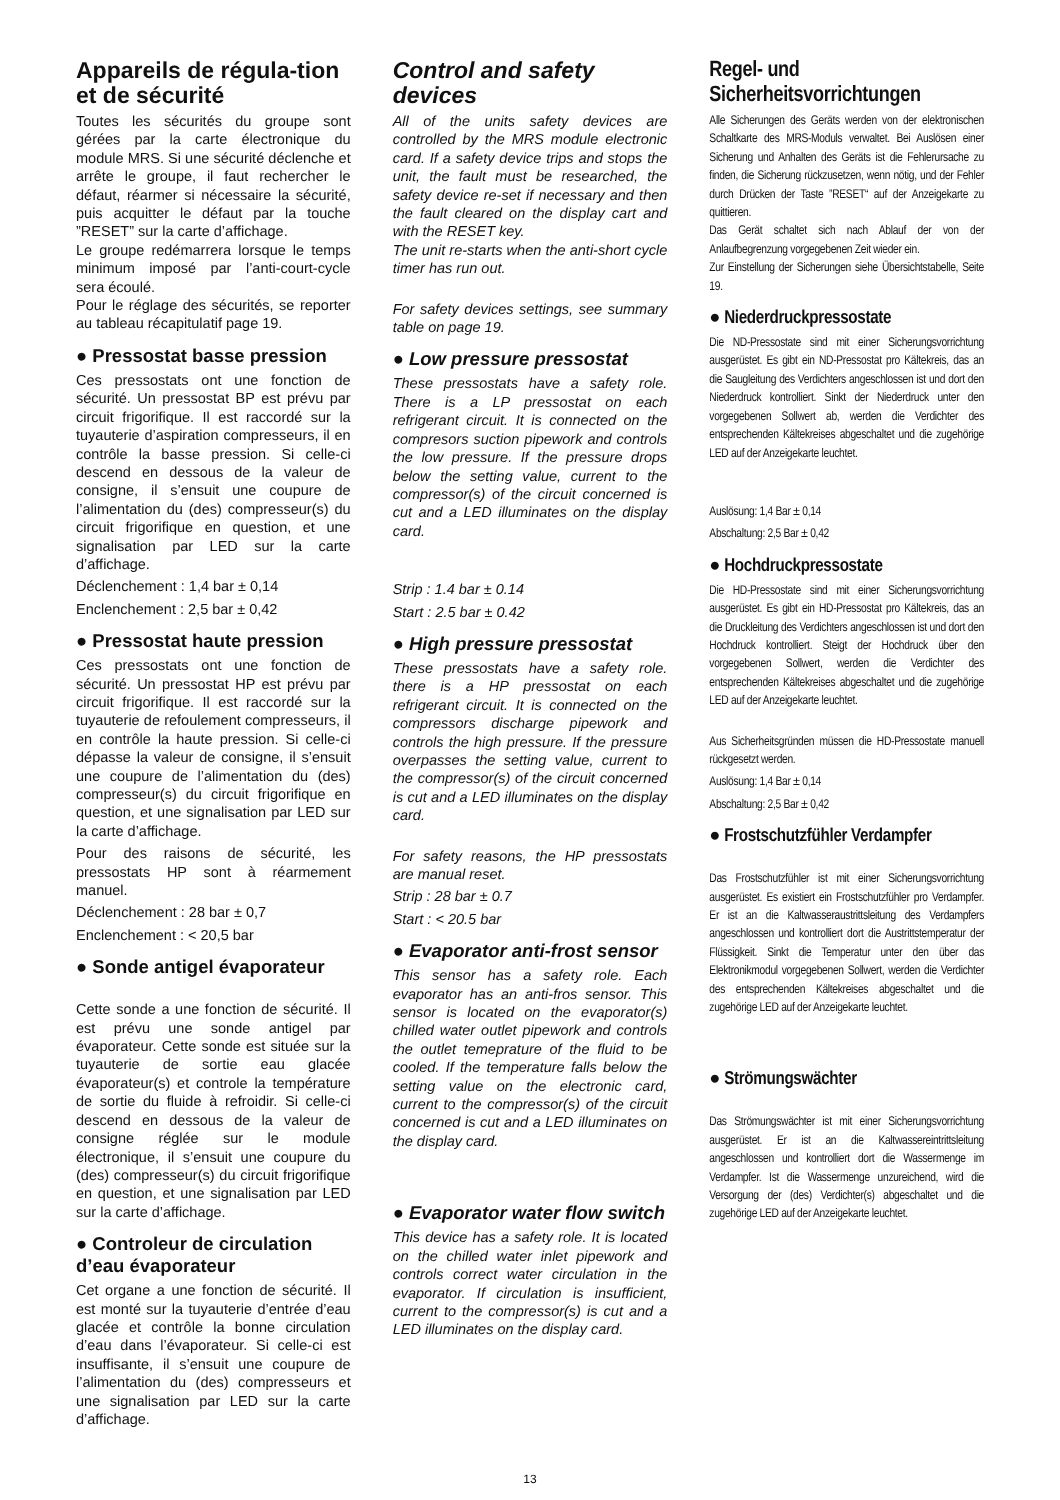Appareils de régula-tion et de sécurité
Toutes les sécurités du groupe sont gérées par la carte électronique du module MRS. Si une sécurité déclenche et arrête le groupe, il faut rechercher le défaut, réarmer si nécessaire la sécurité, puis acquitter le défaut par la touche ”RESET” sur la carte d’affichage.
Le groupe redémarrera lorsque le temps minimum imposé par l’anti-court-cycle sera écoulé.
Pour le réglage des sécurités, se reporter au tableau récapitulatif page 19.
● Pressostat basse pression
Ces pressostats ont une fonction de sécurité. Un pressostat BP est prévu par circuit frigorifique. Il est raccordé sur la tuyauterie d’aspiration compresseurs, il en contrôle la basse pression. Si celle-ci descend en dessous de la valeur de consigne, il s’ensuit une coupure de l’alimentation du (des) compresseur(s) du circuit frigorifique en question, et une signalisation par LED sur la carte d’affichage.
Déclenchement : 1,4 bar ± 0,14
Enclenchement : 2,5 bar ± 0,42
● Pressostat haute pression
Ces pressostats ont une fonction de sécurité. Un pressostat HP est prévu par circuit frigorifique. Il est raccordé sur la tuyauterie de refoulement compresseurs, il en contrôle la haute pression. Si celle-ci dépasse la valeur de consigne, il s’ensuit une coupure de l’alimentation du (des) compresseur(s) du circuit frigorifique en question, et une signalisation par LED sur la carte d’affichage.
Pour des raisons de sécurité, les pressostats HP sont à réarmement manuel.
Déclenchement : 28 bar ± 0,7
Enclenchement : < 20,5 bar
● Sonde antigel évaporateur
Cette sonde a une fonction de sécurité. Il est prévu une sonde antigel par évaporateur. Cette sonde est située sur la tuyauterie de sortie eau glacée évaporateur(s) et controle la température de sortie du fluide à refroidir. Si celle-ci descend en dessous de la valeur de consigne réglée sur le module électronique, il s’ensuit une coupure du (des) compresseur(s) du circuit frigorifique en question, et une signalisation par LED sur la carte d’affichage.
● Controleur de circulation d’eau évaporateur
Cet organe a une fonction de sécurité. Il est monté sur la tuyauterie d’entrée d’eau glacée et contrôle la bonne circulation d’eau dans l’évaporateur. Si celle-ci est insuffisante, il s’ensuit une coupure de l’alimentation du (des) compresseurs et une signalisation par LED sur la carte d’affichage.
Control and safety devices
All of the units safety devices are controlled by the MRS module electronic card. If a safety device trips and stops the unit, the fault must be researched, the safety device re-set if necessary and then the fault cleared on the display cart and with the RESET key.
The unit re-starts when the anti-short cycle timer has run out.
For safety devices settings, see summary table on page 19.
● Low pressure pressostat
These pressostats have a safety role. There is a LP pressostat on each refrigerant circuit. It is connected on the compresors suction pipework and controls the low pressure. If the pressure drops below the setting value, current to the compressor(s) of the circuit concerned is cut and a LED illuminates on the display card.
Strip : 1.4 bar ± 0.14
Start : 2.5 bar ± 0.42
● High pressure pressostat
These pressostats have a safety role. there is a HP pressostat on each refrigerant circuit. It is connected on the compressors discharge pipework and controls the high pressure. If the pressure overpasses the setting value, current to the compressor(s) of the circuit concerned is cut and a LED illuminates on the display card.
For safety reasons, the HP pressostats are manual reset.
Strip : 28 bar ± 0.7
Start : < 20.5 bar
● Evaporator anti-frost sensor
This sensor has a safety role. Each evaporator has an anti-fros sensor. This sensor is located on the evaporator(s) chilled water outlet pipework and controls the outlet temeprature of the fluid to be cooled. If the temperature falls below the setting value on the electronic card, current to the compressor(s) of the circuit concerned is cut and a LED illuminates on the display card.
● Evaporator water flow switch
This device has a safety role. It is located on the chilled water inlet pipework and controls correct water circulation in the evaporator. If circulation is insufficient, current to the compressor(s) is cut and a LED illuminates on the display card.
Regel- und Sicherheitsvorrichtungen
Alle Sicherungen des Geräts werden von der elektronischen Schaltkarte des MRS-Moduls verwaltet. Bei Auslösen einer Sicherung und Anhalten des Geräts ist die Fehlerursache zu finden, die Sicherung rückzusetzen, wenn nötig, und der Fehler durch Drücken der Taste ”RESET“ auf der Anzeigekarte zu quittieren.
Das Gerät schaltet sich nach Ablauf der von der Anlaufbegrenzung vorgegebenen Zeit wieder ein.
Zur Einstellung der Sicherungen siehe Übersichtstabelle, Seite 19.
● Niederdruckpressostate
Die ND-Pressostate sind mit einer Sicherungsvorrichtung ausgerüstet. Es gibt ein ND-Pressostat pro Kältekreis, das an die Saugleitung des Verdichters angeschlossen ist und dort den Niederdruck kontrolliert. Sinkt der Niederdruck unter den vorgegebenen Sollwert ab, werden die Verdichter des entsprechenden Kältekreises abgeschaltet und die zugehörige LED auf der Anzeigekarte leuchtet.
Auslösung: 1,4 Bar ± 0,14
Abschaltung: 2,5 Bar ± 0,42
● Hochdruckpressostate
Die HD-Pressostate sind mit einer Sicherungsvorrichtung ausgerüstet. Es gibt ein HD-Pressostat pro Kältekreis, das an die Druckleitung des Verdichters angeschlossen ist und dort den Hochdruck kontrolliert. Steigt der Hochdruck über den vorgegebenen Sollwert, werden die Verdichter des entsprechenden Kältekreises abgeschaltet und die zugehörige LED auf der Anzeigekarte leuchtet.
Aus Sicherheitsgründen müssen die HD-Pressostate manuell rückgesetzt werden.
Auslösung: 1,4 Bar ± 0,14
Abschaltung: 2,5 Bar ± 0,42
● Frostschutzfühler Verdampfer
Das Frostschutzfühler ist mit einer Sicherungsvorrichtung ausgerüstet. Es existiert ein Frostschutzfühler pro Verdampfer. Er ist an die Kaltwasseraustrittsleitung des Verdampfers angeschlossen und kontrolliert dort die Austrittstemperatur der Flüssigkeit. Sinkt die Temperatur unter den über das Elektronikmodul vorgegebenen Sollwert, werden die Verdichter des entsprechenden Kältekreises abgeschaltet und die zugehörige LED auf der Anzeigekarte leuchtet.
● Strömungswächter
Das Strömungswächter ist mit einer Sicherungsvorrichtung ausgerüstet. Er ist an die Kaltwassereintrittsleitung angeschlossen und kontrolliert dort die Wassermenge im Verdampfer. Ist die Wassermenge unzureichend, wird die Versorgung der (des) Verdichter(s) abgeschaltet und die zugehörige LED auf der Anzeigekarte leuchtet.
13